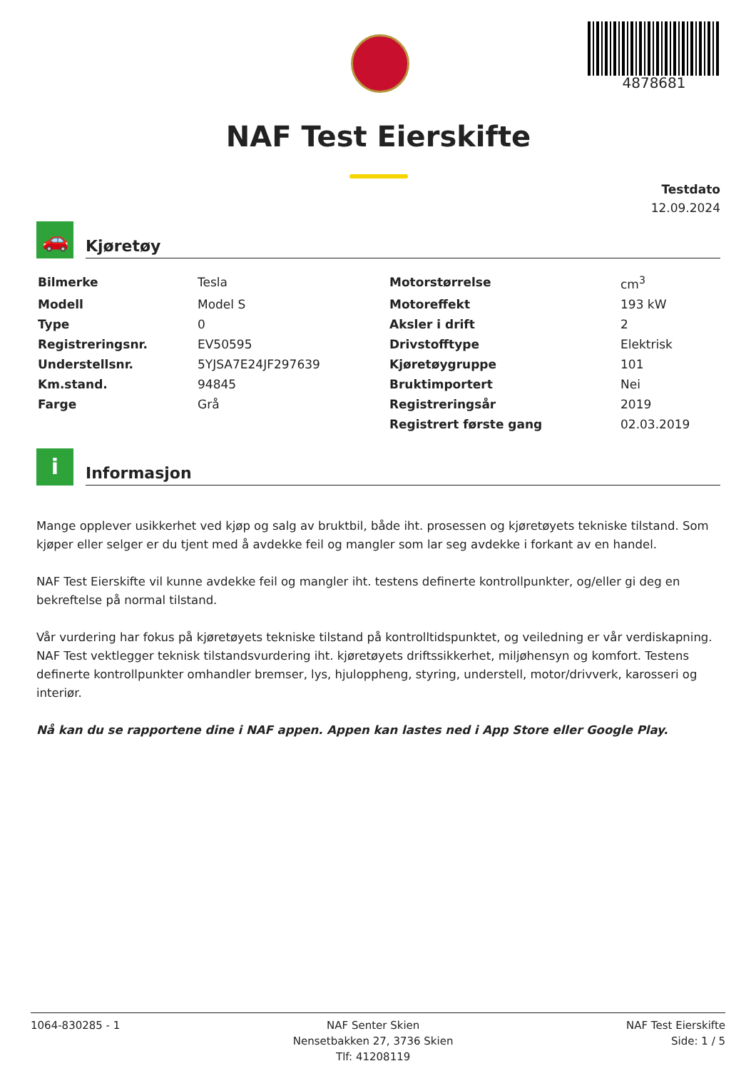4878681
NAF Test Eierskifte
Testdato
12.09.2024
🚗
Kjøretøy
| Bilmerke | Tesla | Motorstørrelse | cm<sup>3</sup> |
| Modell | Model S | Motoreffekt | 193 kW |
| Type | 0 | Aksler i drift | 2 |
| Registreringsnr. | EV50595 | Drivstofftype | Elektrisk |
| Understellsnr. | 5YJSA7E24JF297639 | Kjøretøygruppe | 101 |
| Km.stand. | 94845 | Bruktimportert | Nei |
| Farge | Grå | Registreringsår | 2019 |
| | | Registrert første gang | 02.03.2019 |
i
Informasjon
Mange opplever usikkerhet ved kjøp og salg av bruktbil, både iht. prosessen og kjøretøyets tekniske tilstand. Som kjøper eller selger er du tjent med å avdekke feil og mangler som lar seg avdekke i forkant av en handel.
NAF Test Eierskifte vil kunne avdekke feil og mangler iht. testens definerte kontrollpunkter, og/eller gi deg en bekreftelse på normal tilstand.
Vår vurdering har fokus på kjøretøyets tekniske tilstand på kontrolltidspunktet, og veiledning er vår verdiskapning. NAF Test vektlegger teknisk tilstandsvurdering iht. kjøretøyets driftssikkerhet, miljøhensyn og komfort. Testens definerte kontrollpunkter omhandler bremser, lys, hjuloppheng, styring, understell, motor/drivverk, karosseri og interiør.
Nå kan du se rapportene dine i NAF appen. Appen kan lastes ned i App Store eller Google Play.
1064-830285 - 1 NAF Senter Skien
Nensetbakken 27, 3736 Skien
Tlf: 41208119
NAF Test Eierskifte
Side: 1 / 5